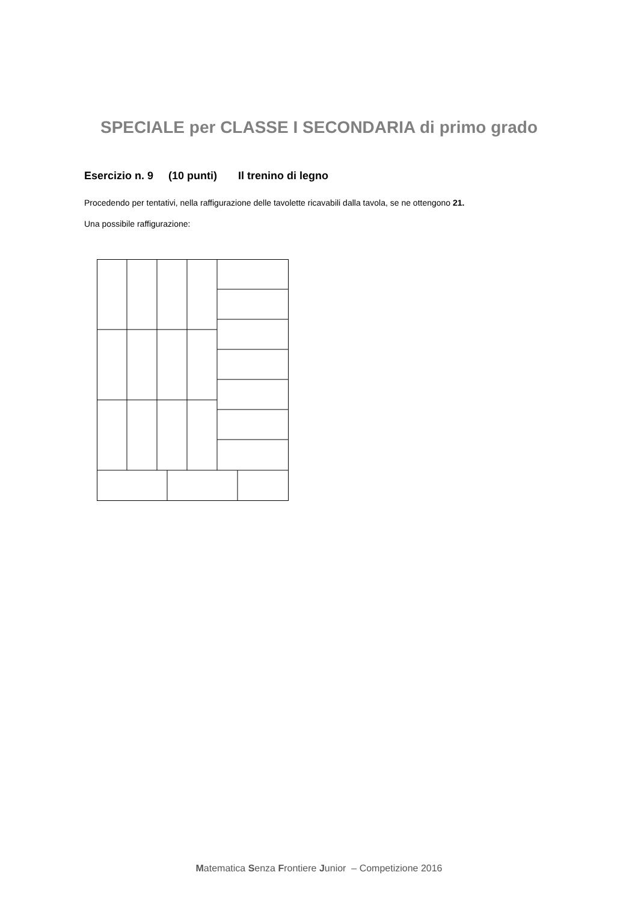SPECIALE per CLASSE I SECONDARIA di primo grado
Esercizio n. 9 (10 punti) Il trenino di legno
Procedendo per tentativi, nella raffigurazione delle tavolette ricavabili dalla tavola, se ne ottengono 21.
Una possibile raffigurazione:
Matematica Senza Frontiere Junior – Competizione 2016